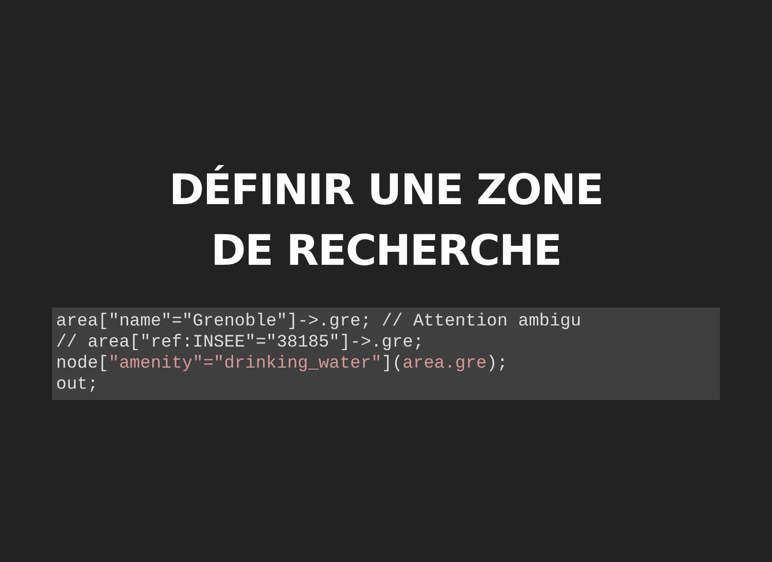DÉFINIR UNE ZONE
DE RECHERCHE
area["name"="Grenoble"]->.gre; // Attention ambigu
// area["ref:INSEE"="38185"]->.gre;
node["amenity"="drinking_water"](area.gre);
out;